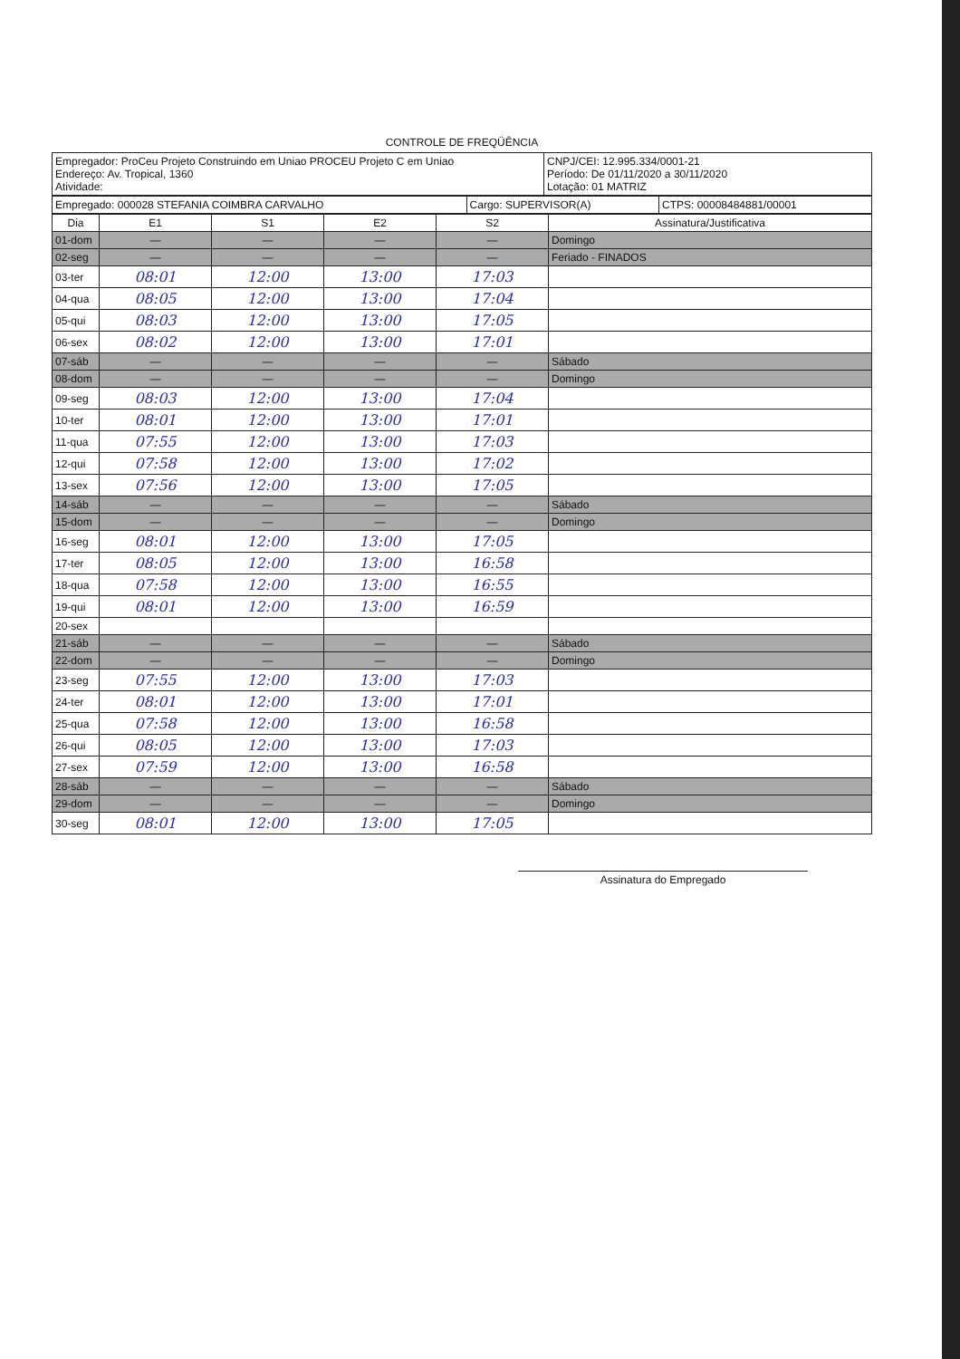CONTROLE DE FREQÜÊNCIA
| Empregador: ProCeu Projeto Construindo em Uniao PROCEU Projeto C em Uniao Endereço: Av. Tropical, 1360 Atividade: | CNPJ/CEI: 12.995.334/0001-21 Período: De 01/11/2020 a 30/11/2020 Lotação: 01 MATRIZ |
| Empregado: 000028 STEFANIA COIMBRA CARVALHO | Cargo: SUPERVISOR(A) | CTPS: 00008484881/00001 |
| Dia | E1 | S1 | E2 | S2 | Assinatura/Justificativa |
| --- | --- | --- | --- | --- | --- |
| 01-dom | — | — | — | — | Domingo |
| 02-seg | — | — | — | — | Feriado - FINADOS |
| 03-ter | 08:01 | 12:00 | 13:00 | 17:03 | |
| 04-qua | 08:05 | 12:00 | 13:00 | 17:04 | |
| 05-qui | 08:03 | 12:00 | 13:00 | 17:05 | |
| 06-sex | 08:02 | 12:00 | 13:00 | 17:01 | |
| 07-sáb | — | — | — | — | Sábado |
| 08-dom | — | — | — | — | Domingo |
| 09-seg | 08:03 | 12:00 | 13:00 | 17:04 | |
| 10-ter | 08:01 | 12:00 | 13:00 | 17:01 | |
| 11-qua | 07:55 | 12:00 | 13:00 | 17:03 | |
| 12-qui | 07:58 | 12:00 | 13:00 | 17:02 | |
| 13-sex | 07:56 | 12:00 | 13:00 | 17:05 | |
| 14-sáb | — | — | — | — | Sábado |
| 15-dom | — | — | — | — | Domingo |
| 16-seg | 08:01 | 12:00 | 13:00 | 17:05 | |
| 17-ter | 08:05 | 12:00 | 13:00 | 16:58 | |
| 18-qua | 07:58 | 12:00 | 13:00 | 16:55 | |
| 19-qui | 08:01 | 12:00 | 13:00 | 16:59 | |
| 20-sex | | | | | |
| 21-sáb | — | — | — | — | Sábado |
| 22-dom | — | — | — | — | Domingo |
| 23-seg | 07:55 | 12:00 | 13:00 | 17:03 | |
| 24-ter | 08:01 | 12:00 | 13:00 | 17:01 | |
| 25-qua | 07:58 | 12:00 | 13:00 | 16:58 | |
| 26-qui | 08:05 | 12:00 | 13:00 | 17:03 | |
| 27-sex | 07:59 | 12:00 | 13:00 | 16:58 | |
| 28-sáb | — | — | — | — | Sábado |
| 29-dom | — | — | — | — | Domingo |
| 30-seg | 08:01 | 12:00 | 13:00 | 17:05 | |
Assinatura do Empregado